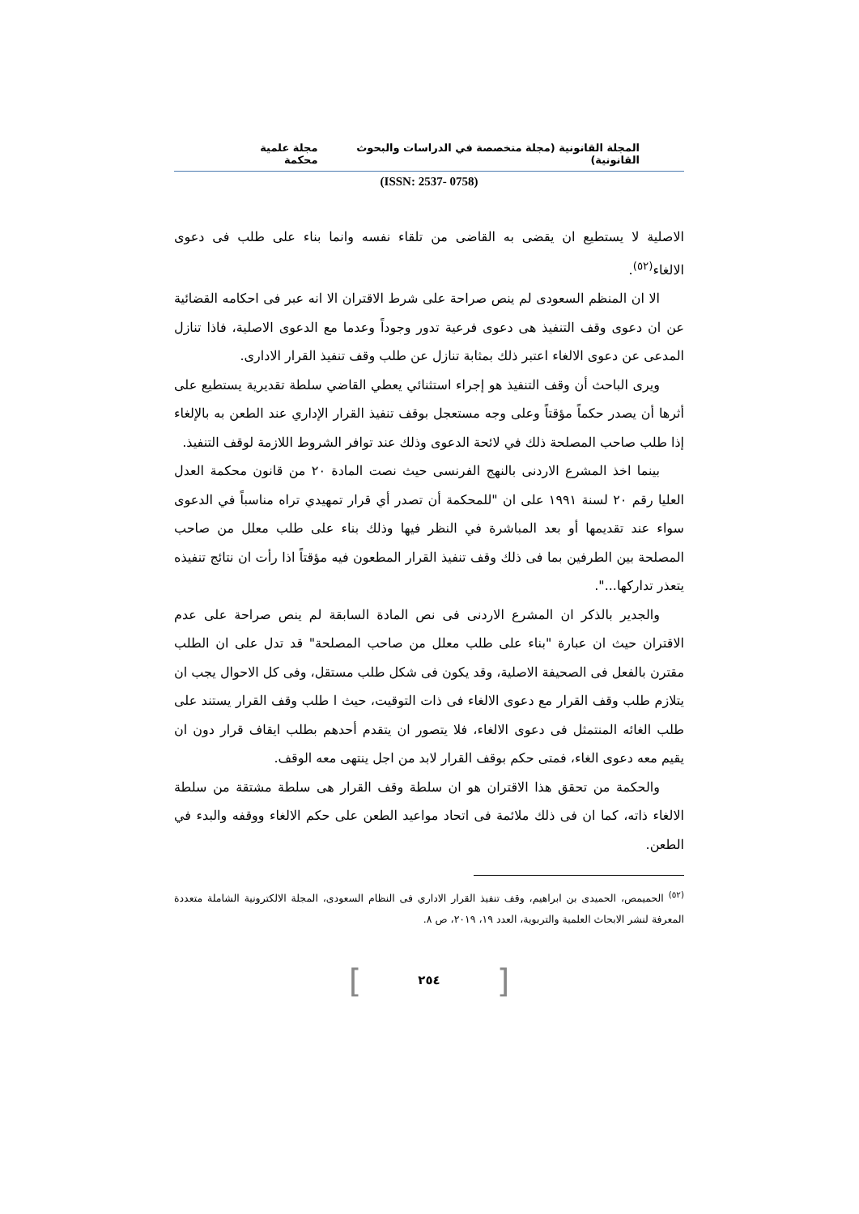المجلة القانونية (مجلة متخصصة في الدراسات والبحوث القانونية) مجلة علمية محكمة
(ISSN: 2537- 0758)
الاصلية لا يستطيع ان يقضى به القاضى من تلقاء نفسه وانما بناء على طلب فى دعوى الالغاء<sup>(٥٢)</sup>.
الا ان المنظم السعودى لم ينص صراحة على شرط الاقتران الا انه عبر فى احكامه القضائية عن ان دعوى وقف التنفيذ هى دعوى فرعية تدور وجوداً وعدما مع الدعوى الاصلية، فاذا تنازل المدعى عن دعوى الالغاء اعتبر ذلك بمثابة تنازل عن طلب وقف تنفيذ القرار الادارى.
ويرى الباحث أن وقف التنفيذ هو إجراء استثنائي يعطي القاضي سلطة تقديرية يستطيع على أثرها أن يصدر حكماً مؤقتاً وعلى وجه مستعجل بوقف تنفيذ القرار الإداري عند الطعن به بالإلغاء إذا طلب صاحب المصلحة ذلك في لائحة الدعوى وذلك عند توافر الشروط اللازمة لوقف التنفيذ.
بينما اخذ المشرع الاردنى بالنهج الفرنسى حيث نصت المادة ٢٠ من قانون محكمة العدل العليا رقم ٢٠ لسنة ١٩٩١ على ان "للمحكمة أن تصدر أي قرار تمهيدي تراه مناسباً في الدعوى سواء عند تقديمها أو بعد المباشرة في النظر فيها وذلك بناء على طلب معلل من صاحب المصلحة بين الطرفين بما فى ذلك وقف تنفيذ القرار المطعون فيه مؤقتاً اذا رأت ان نتائج تنفيذه يتعذر تداركها...".
والجدير بالذكر ان المشرع الاردنى فى نص المادة السابقة لم ينص صراحة على عدم الاقتران حيث ان عبارة "بناء على طلب معلل من صاحب المصلحة" قد تدل على ان الطلب مقترن بالفعل فى الصحيفة الاصلية، وقد يكون فى شكل طلب مستقل، وفى كل الاحوال يجب ان يتلازم طلب وقف القرار مع دعوى الالغاء فى ذات التوقيت، حيث ا طلب وقف القرار يستند على طلب الغائه المنتمثل فى دعوى الالغاء، فلا يتصور ان يتقدم أحدهم بطلب ايقاف قرار دون ان يقيم معه دعوى الغاء، فمتى حكم بوقف القرار لابد من اجل ينتهى معه الوقف.
والحكمة من تحقق هذا الاقتران هو ان سلطة وقف القرار هى سلطة مشتقة من سلطة الالغاء ذاته، كما ان فى ذلك ملائمة فى اتحاد مواعيد الطعن على حكم الالغاء ووقفه والبدء في الطعن.
<sup>(٥٢)</sup> الحميمص، الحميدى بن ابراهيم، وقف تنفيذ القرار الاداري فى النظام السعودى، المجلة الالكترونية الشاملة متعددة المعرفة لنشر الابحاث العلمية والتربوية، العدد ١٩، ٢٠١٩، ص ٨.
[٢٥٤]